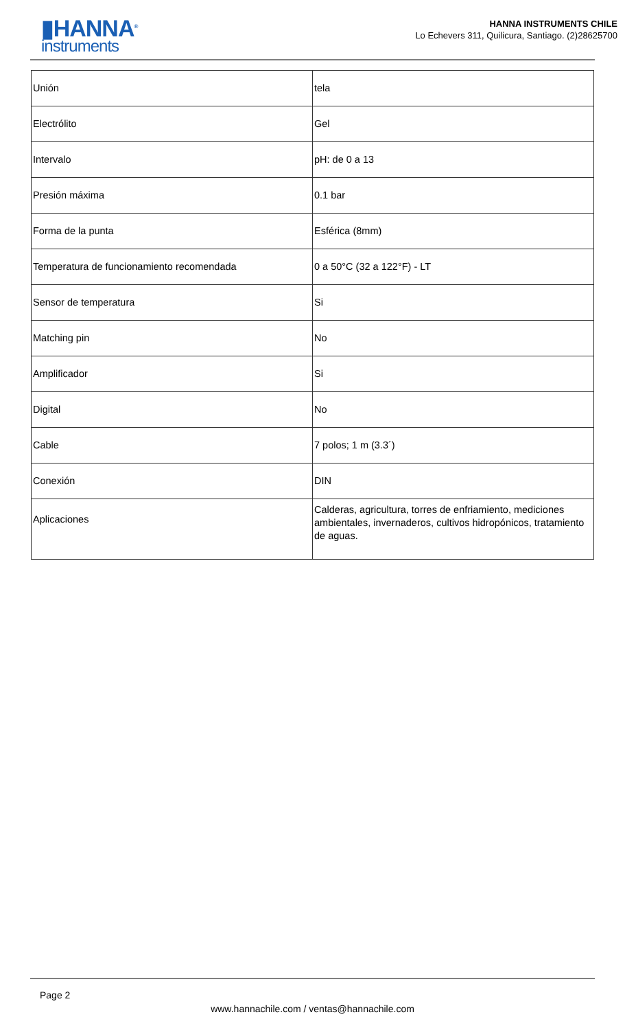▮HANNA<sup>®</sup>
instruments
HANNA INSTRUMENTS CHILE
Lo Echevers 311, Quilicura, Santiago. (2)28625700
| Unión | tela |
| Electrólito | Gel |
| Intervalo | pH: de 0 a 13 |
| Presión máxima | 0.1 bar |
| Forma de la punta | Esférica (8mm) |
| Temperatura de funcionamiento recomendada | 0 a 50°C (32 a 122°F) - LT |
| Sensor de temperatura | Si |
| Matching pin | No |
| Amplificador | Si |
| Digital | No |
| Cable | 7 polos; 1 m (3.3´) |
| Conexión | DIN |
| Aplicaciones | Calderas, agricultura, torres de enfriamiento, mediciones ambientales, invernaderos, cultivos hidropónicos, tratamiento de aguas. |
Page 2
www.hannachile.com / ventas@hannachile.com